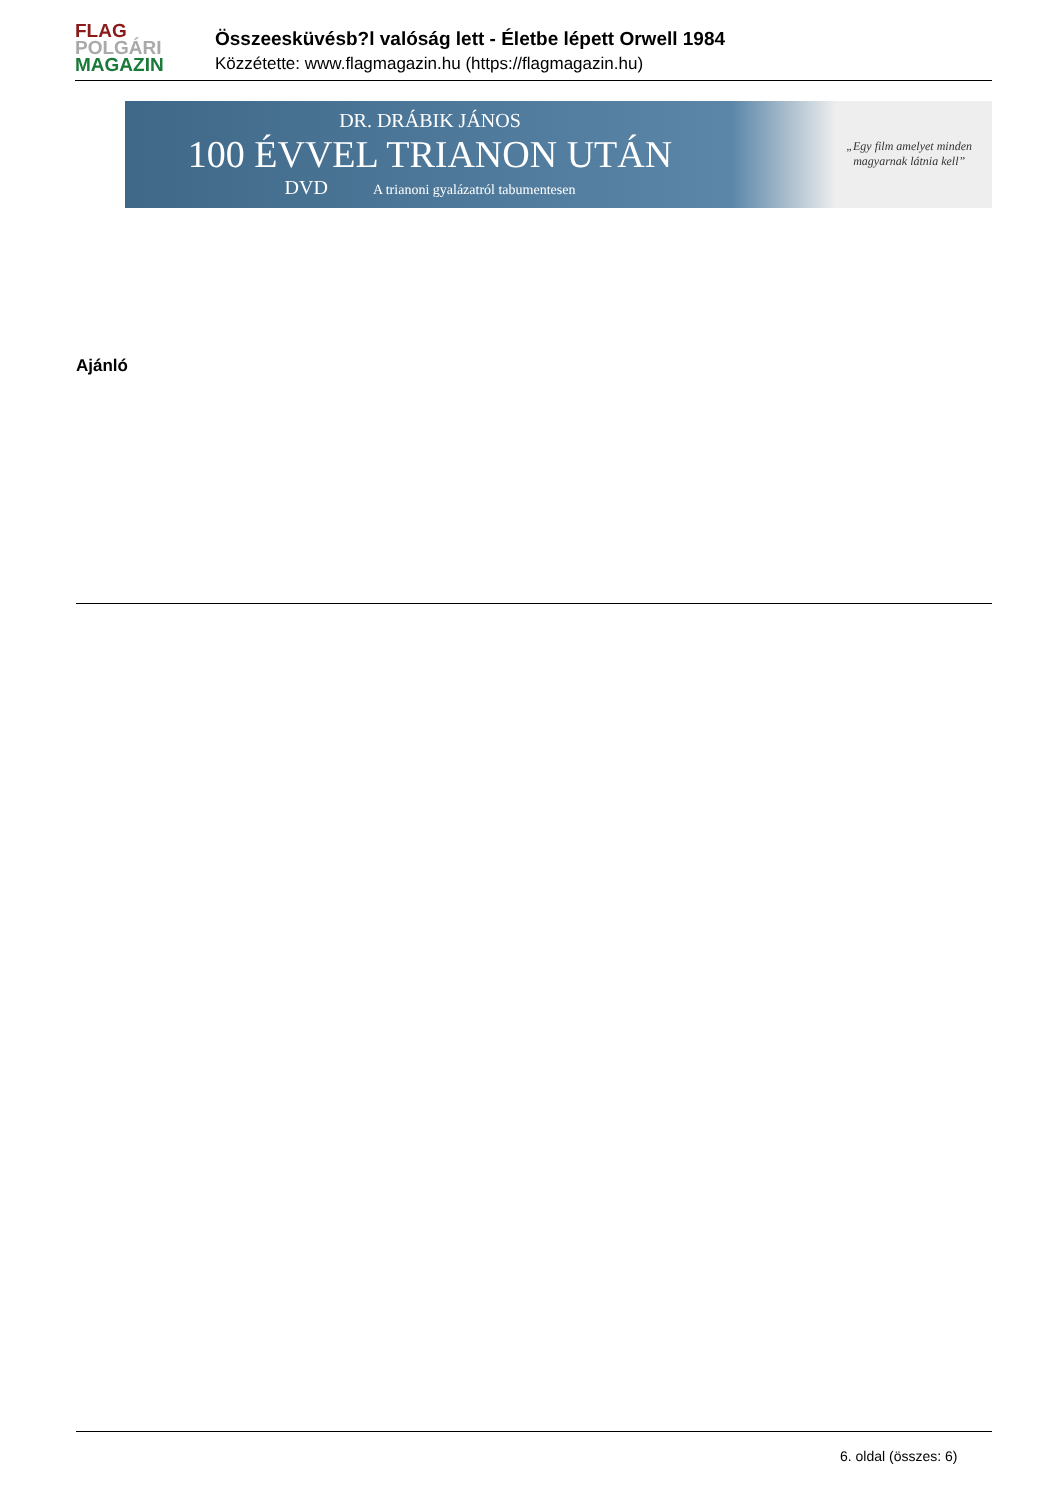FLAG
POLGÁRI
MAGAZIN
Összeesküvésb?l valóság lett - Életbe lépett Orwell 1984
Közzétette: www.flagmagazin.hu (https://flagmagazin.hu)
DR. DRÁBIK JÁNOS
100 ÉVVEL TRIANON UTÁN
DVD A trianoni gyalázatról tabumentesen
„Egy film amelyet minden
magyarnak látnia kell”
Ajánló
6. oldal (összes: 6)